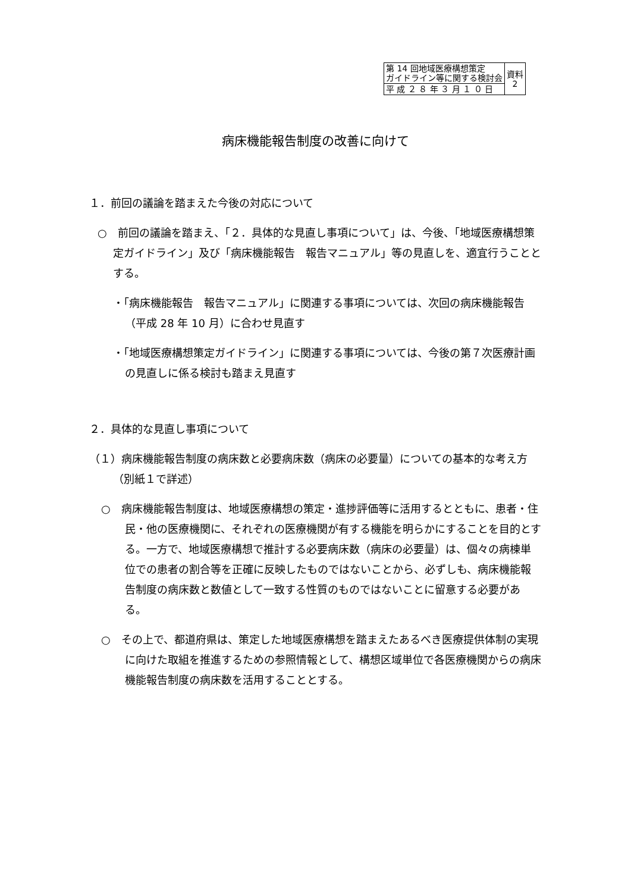| 第 14 回地域医療構想策定 ガイドライン等に関する検討会 | 資料 2 |
| 平 成 ２ ８ 年 ３ 月 １ ０ 日 | |
病床機能報告制度の改善に向けて
１．前回の議論を踏まえた今後の対応について
○　前回の議論を踏まえ、「２．具体的な見直し事項について」は、今後、「地域医療構想策定ガイドライン」及び「病床機能報告　報告マニュアル」等の見直しを、適宜行うこととする。
・「病床機能報告　報告マニュアル」に関連する事項については、次回の病床機能報告（平成 28 年 10 月）に合わせ見直す
・「地域医療構想策定ガイドライン」に関連する事項については、今後の第７次医療計画の見直しに係る検討も踏まえ見直す
２．具体的な見直し事項について
（１）病床機能報告制度の病床数と必要病床数（病床の必要量）についての基本的な考え方（別紙１で詳述）
○　病床機能報告制度は、地域医療構想の策定・進捗評価等に活用するとともに、患者・住民・他の医療機関に、それぞれの医療機関が有する機能を明らかにすることを目的とする。一方で、地域医療構想で推計する必要病床数（病床の必要量）は、個々の病棟単位での患者の割合等を正確に反映したものではないことから、必ずしも、病床機能報告制度の病床数と数値として一致する性質のものではないことに留意する必要がある。
○　その上で、都道府県は、策定した地域医療構想を踏まえたあるべき医療提供体制の実現に向けた取組を推進するための参照情報として、構想区域単位で各医療機関からの病床機能報告制度の病床数を活用することとする。